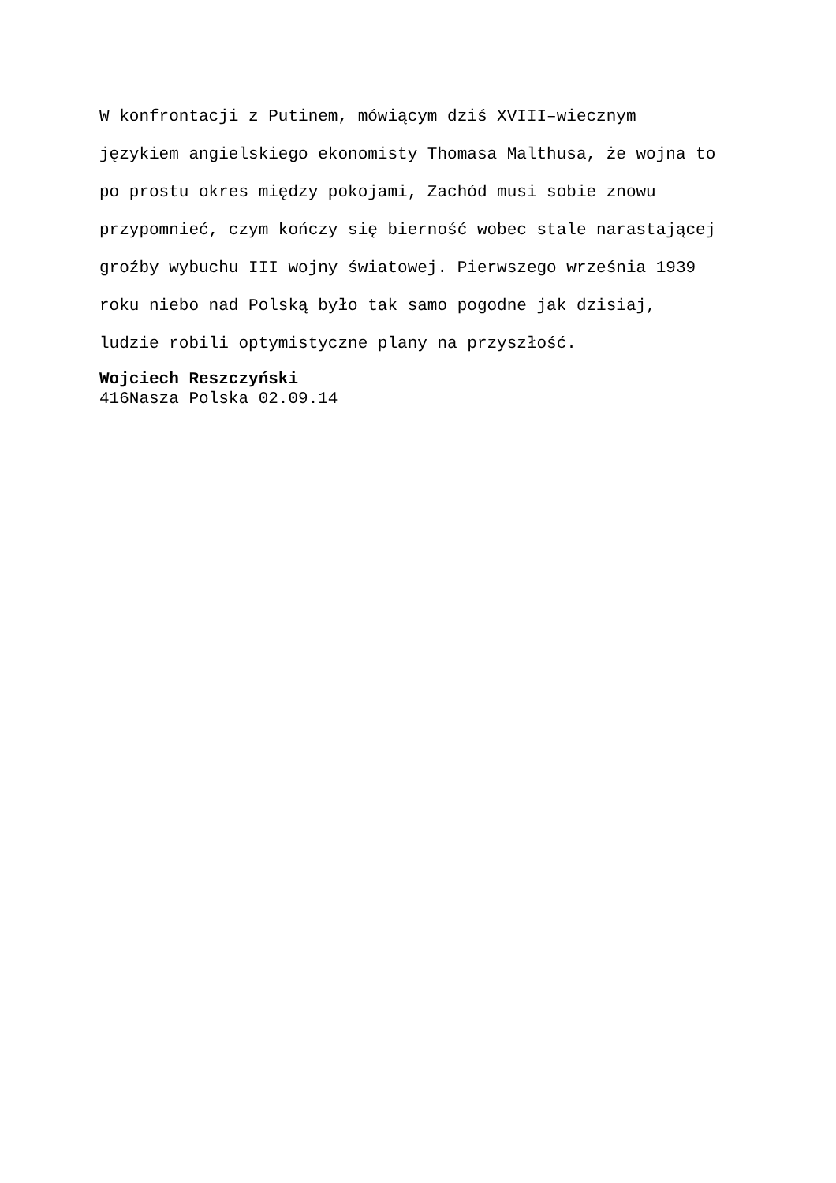W konfrontacji z Putinem, mówiącym dziś XVIII–wiecznym
językiem angielskiego ekonomisty Thomasa Malthusa, że wojna to
po prostu okres między pokojami, Zachód musi sobie znowu
przypomnieć, czym kończy się bierność wobec stale narastającej
groźby wybuchu III wojny światowej. Pierwszego września 1939
roku niebo nad Polską było tak samo pogodne jak dzisiaj,
ludzie robili optymistyczne plany na przyszłość.
Wojciech Reszczyński
416Nasza Polska 02.09.14